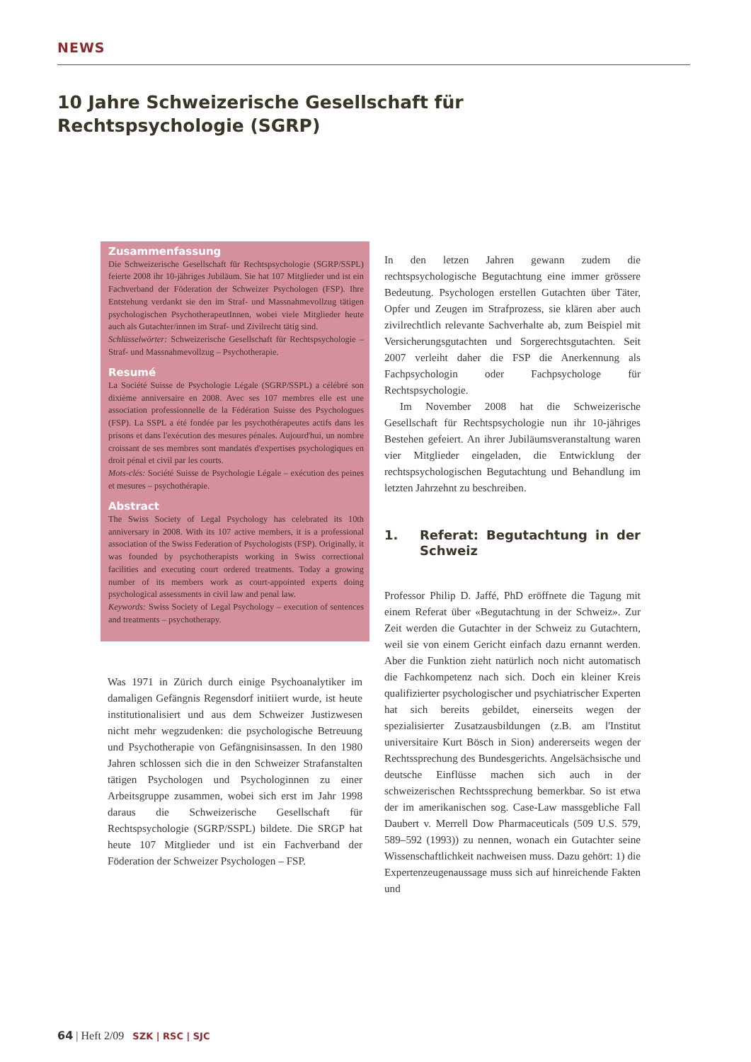NEWS
10 Jahre Schweizerische Gesellschaft für Rechtspsychologie (SGRP)
Zusammenfassung
Die Schweizerische Gesellschaft für Rechtspsychologie (SGRP/SSPL) feierte 2008 ihr 10-jähriges Jubiläum. Sie hat 107 Mitglieder und ist ein Fachverband der Föderation der Schweizer Psychologen (FSP). Ihre Entstehung verdankt sie den im Straf- und Massnahmevollzug tätigen psychologischen PsychotherapeutInnen, wobei viele Mitglieder heute auch als Gutachter/innen im Straf- und Zivilrecht tätig sind.
Schlüsselwörter: Schweizerische Gesellschaft für Rechtspsychologie – Straf- und Massnahmevollzug – Psychotherapie.
Resumé
La Société Suisse de Psychologie Légale (SGRP/SSPL) a célébré son dixième anniversaire en 2008. Avec ses 107 membres elle est une association professionnelle de la Fédération Suisse des Psychologues (FSP). La SSPL a été fondée par les psychothérapeutes actifs dans les prisons et dans l'exécution des mesures pénales. Aujourd'hui, un nombre croissant de ses membres sont mandatés d'expertises psychologiques en droit pénal et civil par les courts.
Mots-clés: Société Suisse de Psychologie Légale – exécution des peines et mesures – psychothérapie.
Abstract
The Swiss Society of Legal Psychology has celebrated its 10th anniversary in 2008. With its 107 active members, it is a professional association of the Swiss Federation of Psychologists (FSP). Originally, it was founded by psychotherapists working in Swiss correctional facilities and executing court ordered treatments. Today a growing number of its members work as court-appointed experts doing psychological assessments in civil law and penal law.
Keywords: Swiss Society of Legal Psychology – execution of sentences and treatments – psychotherapy.
Was 1971 in Zürich durch einige Psychoanalytiker im damaligen Gefängnis Regensdorf initiiert wurde, ist heute institutionalisiert und aus dem Schweizer Justizwesen nicht mehr wegzudenken: die psychologische Betreuung und Psychotherapie von Gefängnisinsassen. In den 1980 Jahren schlossen sich die in den Schweizer Strafanstalten tätigen Psychologen und Psychologinnen zu einer Arbeitsgruppe zusammen, wobei sich erst im Jahr 1998 daraus die Schweizerische Gesellschaft für Rechtspsychologie (SGRP/SSPL) bildete. Die SRGP hat heute 107 Mitglieder und ist ein Fachverband der Föderation der Schweizer Psychologen – FSP.
In den letzen Jahren gewann zudem die rechtspsychologische Begutachtung eine immer grössere Bedeutung. Psychologen erstellen Gutachten über Täter, Opfer und Zeugen im Strafprozess, sie klären aber auch zivilrechtlich relevante Sachverhalte ab, zum Beispiel mit Versicherungsgutachten und Sorgerechtsgutachten. Seit 2007 verleiht daher die FSP die Anerkennung als Fachpsychologin oder Fachpsychologe für Rechtspsychologie.
Im November 2008 hat die Schweizerische Gesellschaft für Rechtspsychologie nun ihr 10-jähriges Bestehen gefeiert. An ihrer Jubiläumsveranstaltung waren vier Mitglieder eingeladen, die Entwicklung der rechtspsychologischen Begutachtung und Behandlung im letzten Jahrzehnt zu beschreiben.
1. Referat: Begutachtung in der Schweiz
Professor Philip D. Jaffé, PhD eröffnete die Tagung mit einem Referat über «Begutachtung in der Schweiz». Zur Zeit werden die Gutachter in der Schweiz zu Gutachtern, weil sie von einem Gericht einfach dazu ernannt werden. Aber die Funktion zieht natürlich noch nicht automatisch die Fachkompetenz nach sich. Doch ein kleiner Kreis qualifizierter psychologischer und psychiatrischer Experten hat sich bereits gebildet, einerseits wegen der spezialisierter Zusatzausbildungen (z.B. am l'Institut universitaire Kurt Bösch in Sion) andererseits wegen der Rechtssprechung des Bundesgerichts. Angelsächsische und deutsche Einflüsse machen sich auch in der schweizerischen Rechtssprechung bemerkbar. So ist etwa der im amerikanischen sog. Case-Law massgebliche Fall Daubert v. Merrell Dow Pharmaceuticals (509 U.S. 579, 589–592 (1993)) zu nennen, wonach ein Gutachter seine Wissenschaftlichkeit nachweisen muss. Dazu gehört: 1) die Expertenzeugenaussage muss sich auf hinreichende Fakten und
64 | Heft 2/09 SZK | RSC | SJC